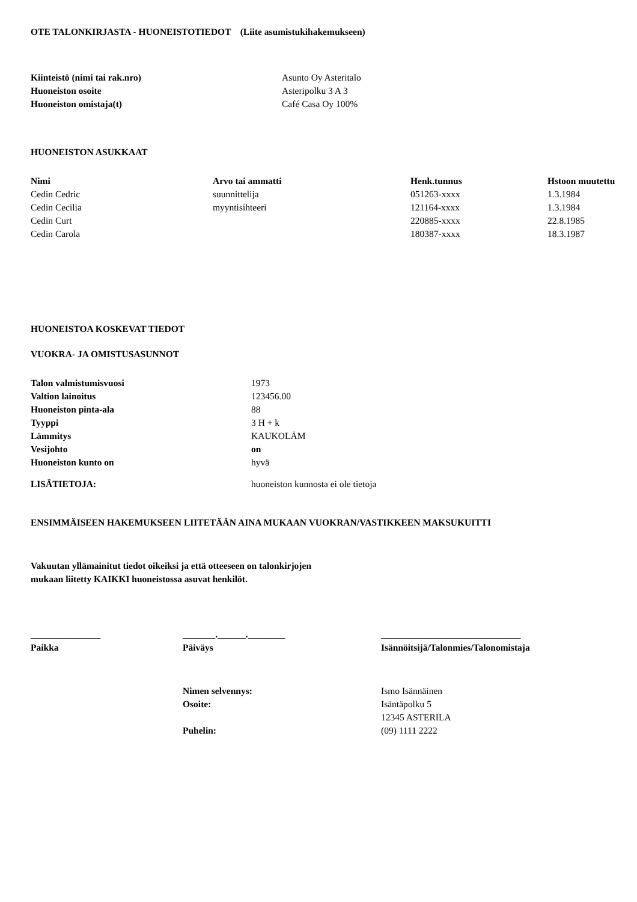OTE TALONKIRJASTA - HUONEISTOTIEDOT (Liite asumistukihakemukseen)
| Kiinteistö (nimi tai rak.nro) | Asunto Oy Asteritalo |
| Huoneiston osoite | Asteripolku 3 A 3 |
| Huoneiston omistaja(t) | Café Casa Oy 100% |
HUONEISTON ASUKKAAT
| Nimi | Arvo tai ammatti | Henk.tunnus | Hstoon muutettu |
| --- | --- | --- | --- |
| Cedin Cedric | suunnittelija | 051263-xxxx | 1.3.1984 |
| Cedin Cecilia | myyntisihteeri | 121164-xxxx | 1.3.1984 |
| Cedin Curt | | 220885-xxxx | 22.8.1985 |
| Cedin Carola | | 180387-xxxx | 18.3.1987 |
HUONEISTOA KOSKEVAT TIEDOT
VUOKRA- JA OMISTUSASUNNOT
| Talon valmistumisvuosi | 1973 |
| Valtion lainoitus | 123456.00 |
| Huoneiston pinta-ala | 88 |
| Tyyppi | 3 H + k |
| Lämmitys | KAUKOLÄM |
| Vesijohto | on |
| Huoneiston kunto on | hyvä |
| LISÄTIETOJA: | huoneiston kunnosta ei ole tietoja |
ENSIMMÄISEEN HAKEMUKSEEN LIITETÄÄN AINA MUKAAN VUOKRAN/VASTIKKEEN MAKSUKUITTI
Vakuutan yllämainitut tiedot oikeiksi ja että otteeseen on talonkirjojen
mukaan liitetty KAIKKI huoneistossa asuvat henkilöt.
| _______________ | _______.______.________ | ______________________________ |
| --- | --- | --- |
| Paikka | Päiväys | Isännöitsijä/Talonmies/Talonomistaja |
| Nimen selvennys: | Ismo Isännäinen |
| Osoite: | Isäntäpolku 5 |
| | 12345 ASTERILA |
| Puhelin: | (09) 1111 2222 |